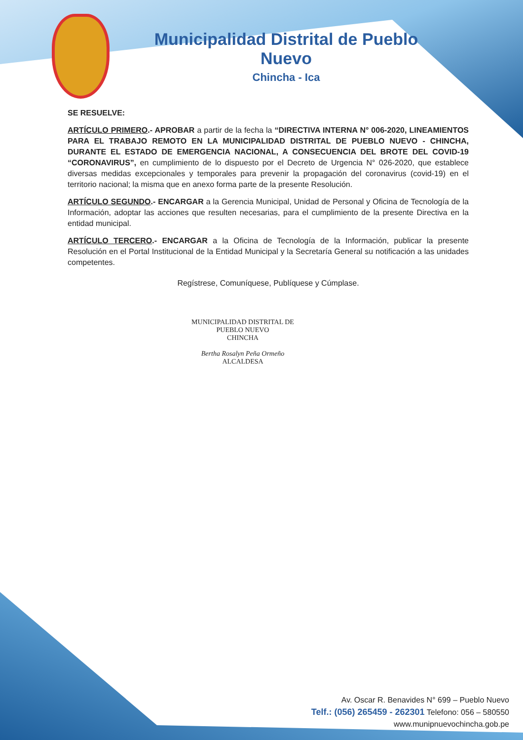Municipalidad Distrital de Pueblo Nuevo
Chincha - Ica
SE RESUELVE:
ARTÍCULO PRIMERO.- APROBAR a partir de la fecha la “DIRECTIVA INTERNA N° 006-2020, LINEAMIENTOS PARA EL TRABAJO REMOTO EN LA MUNICIPALIDAD DISTRITAL DE PUEBLO NUEVO - CHINCHA, DURANTE EL ESTADO DE EMERGENCIA NACIONAL, A CONSECUENCIA DEL BROTE DEL COVID-19 “CORONAVIRUS”, en cumplimiento de lo dispuesto por el Decreto de Urgencia N° 026-2020, que establece diversas medidas excepcionales y temporales para prevenir la propagación del coronavirus (covid-19) en el territorio nacional; la misma que en anexo forma parte de la presente Resolución.
ARTÍCULO SEGUNDO.- ENCARGAR a la Gerencia Municipal, Unidad de Personal y Oficina de Tecnología de la Información, adoptar las acciones que resulten necesarias, para el cumplimiento de la presente Directiva en la entidad municipal.
ARTÍCULO TERCERO.- ENCARGAR a la Oficina de Tecnología de la Información, publicar la presente Resolución en el Portal Institucional de la Entidad Municipal y la Secretaría General su notificación a las unidades competentes.
Regístrese, Comuníquese, Publíquese y Cúmplase.
MUNICIPALIDAD DISTRITAL DE PUEBLO NUEVO
CHINCHA
Bertha Rosalyn Peña Ormeño
ALCALDESA
Av. Oscar R. Benavides N° 699 – Pueblo Nuevo
Telf.: (056) 265459 - 262301 Telefono: 056 – 580550
www.munipnuevochincha.gob.pe